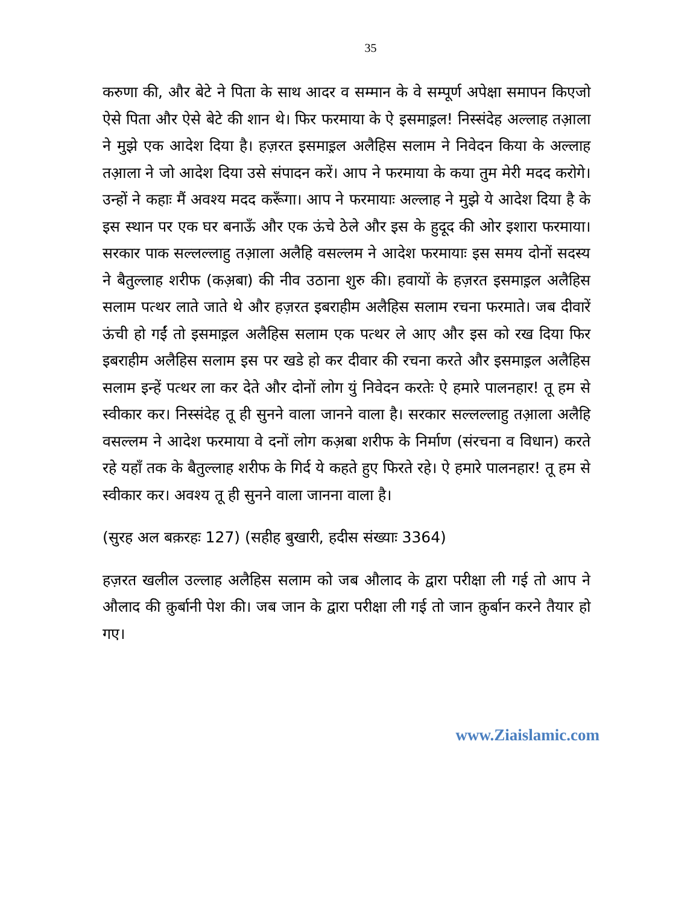35
करुणा की, और बेटे ने पिता के साथ आदर व सम्मान के वे सम्पूर्ण अपेक्षा समापन किएजो ऐसे पिता और ऐसे बेटे की शान थे। फिर फरमाया के ऐ इसमाइ़ल! निस्संदेह अल्लाह तआ़ला ने मुझे एक आदेश दिया है। हज़रत इसमाइ़ल अलैहिस सलाम ने निवेदन किया के अल्लाह तआ़ला ने जो आदेश दिया उसे संपादन करें। आप ने फरमाया के कया तुम मेरी मदद करोगे। उन्हों ने कहाः मैं अवश्य मदद करूँगा। आप ने फरमायाः अल्लाह ने मुझे ये आदेश दिया है के इस स्थान पर एक घर बनाऊँ और एक ऊंचे ठेले और इस के हुदूद की ओर इशारा फरमाया। सरकार पाक सल्लल्लाहु तआ़ला अलैहि वसल्लम ने आदेश फरमायाः इस समय दोनों सदस्य ने बैतुल्लाह शरीफ (कअ़बा) की नीव उठाना शुरु की। हवायों के हज़रत इसमाइ़ल अलैहिस सलाम पत्थर लाते जाते थे और हज़रत इबराहीम अलैहिस सलाम रचना फरमाते। जब दीवारें ऊंची हो गईं तो इसमाइ़ल अलैहिस सलाम एक पत्थर ले आए और इस को रख दिया फिर इबराहीम अलैहिस सलाम इस पर खडे हो कर दीवार की रचना करते और इसमाइ़ल अलैहिस सलाम इन्हें पत्थर ला कर देते और दोनों लोग युं निवेदन करतेः ऐ हमारे पालनहार! तू हम से स्वीकार कर। निस्संदेह तू ही सुनने वाला जानने वाला है। सरकार सल्लल्लाहु तआ़ला अलैहि वसल्लम ने आदेश फरमाया वे दनों लोग कअ़बा शरीफ के निर्माण (संरचना व विधान) करते रहे यहाँ तक के बैतुल्लाह शरीफ के गिर्द ये कहते हुए फिरते रहे। ऐ हमारे पालनहार! तू हम से स्वीकार कर। अवश्य तू ही सुनने वाला जानना वाला है।
(सुरह अल बक़रहः 127) (सहीह बुखारी, हदीस संख्याः 3364)
हज़रत खलील उल्लाह अलैहिस सलाम को जब औलाद के द्वारा परीक्षा ली गई तो आप ने औलाद की क़ुर्बानी पेश की। जब जान के द्वारा परीक्षा ली गई तो जान क़ुर्बान करने तैयार हो गए।
www.Ziaislamic.com